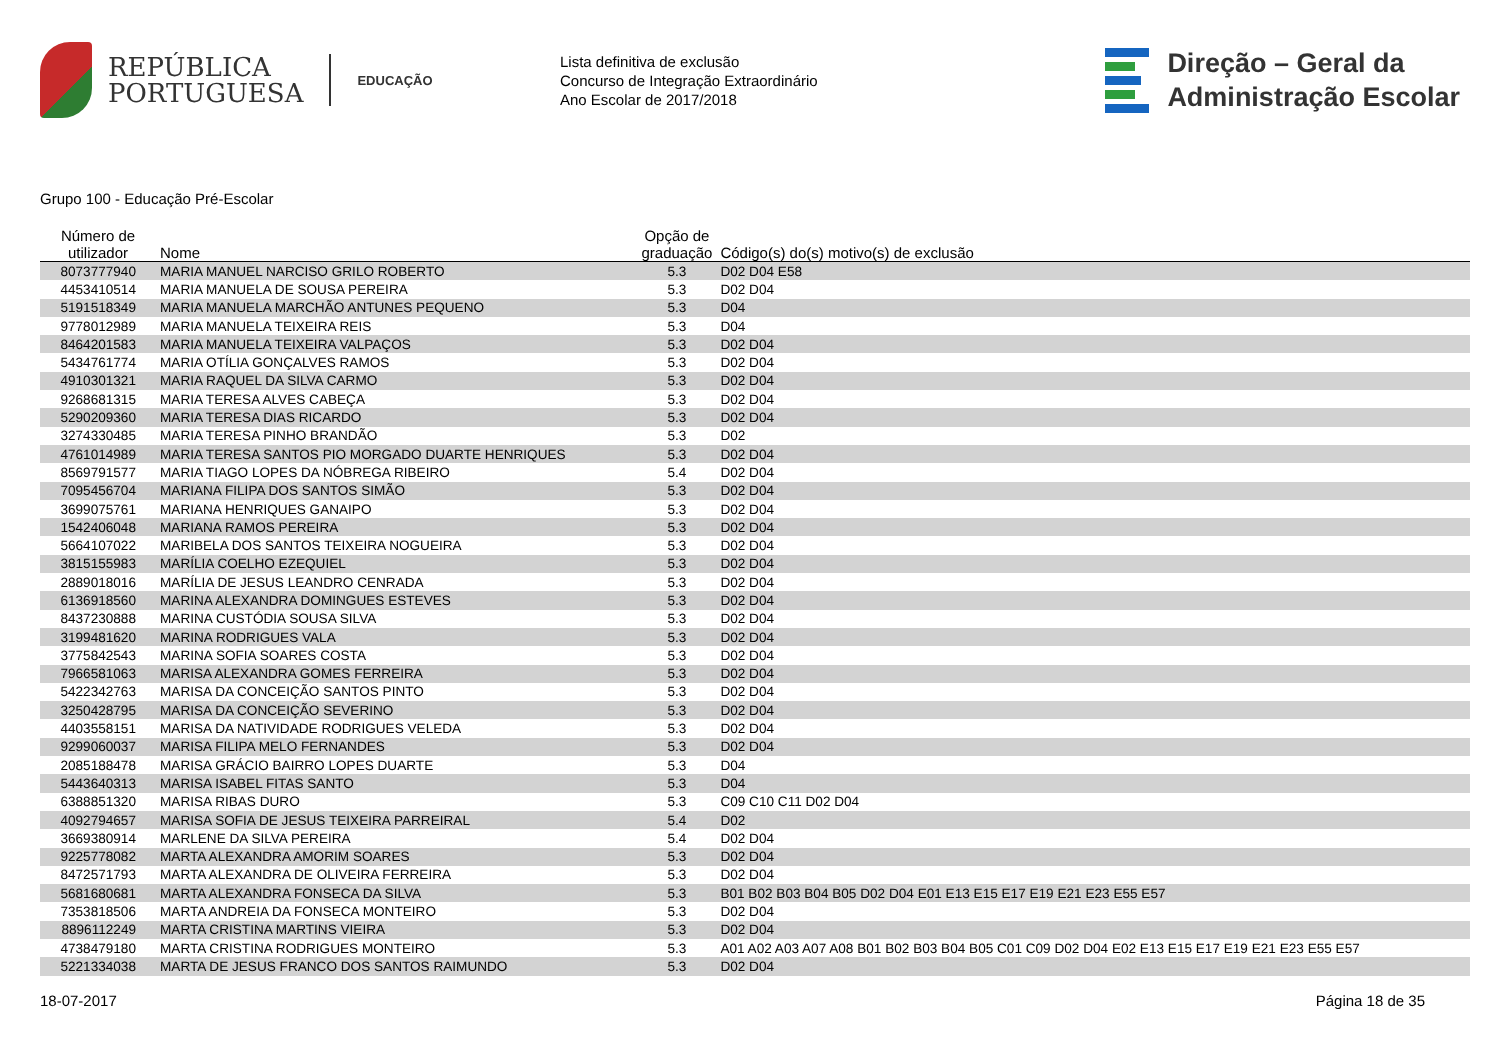REPÚBLICA
PORTUGUESA
EDUCAÇÃO
Lista definitiva de exclusão
Concurso de Integração Extraordinário
Ano Escolar de 2017/2018
Direção – Geral da
Administração Escolar
Grupo 100 - Educação Pré-Escolar
| Número de utilizador | Nome | Opção de graduação | Código(s) do(s) motivo(s) de exclusão |
| --- | --- | --- | --- |
| 8073777940 | MARIA MANUEL NARCISO GRILO ROBERTO | 5.3 | D02 D04 E58 |
| 4453410514 | MARIA MANUELA DE SOUSA PEREIRA | 5.3 | D02 D04 |
| 5191518349 | MARIA MANUELA MARCHÃO ANTUNES PEQUENO | 5.3 | D04 |
| 9778012989 | MARIA MANUELA TEIXEIRA REIS | 5.3 | D04 |
| 8464201583 | MARIA MANUELA TEIXEIRA VALPAÇOS | 5.3 | D02 D04 |
| 5434761774 | MARIA OTÍLIA GONÇALVES RAMOS | 5.3 | D02 D04 |
| 4910301321 | MARIA RAQUEL DA SILVA CARMO | 5.3 | D02 D04 |
| 9268681315 | MARIA TERESA ALVES CABEÇA | 5.3 | D02 D04 |
| 5290209360 | MARIA TERESA DIAS RICARDO | 5.3 | D02 D04 |
| 3274330485 | MARIA TERESA PINHO BRANDÃO | 5.3 | D02 |
| 4761014989 | MARIA TERESA SANTOS PIO MORGADO DUARTE HENRIQUES | 5.3 | D02 D04 |
| 8569791577 | MARIA TIAGO LOPES DA NÓBREGA RIBEIRO | 5.4 | D02 D04 |
| 7095456704 | MARIANA FILIPA DOS SANTOS SIMÃO | 5.3 | D02 D04 |
| 3699075761 | MARIANA HENRIQUES GANAIPO | 5.3 | D02 D04 |
| 1542406048 | MARIANA RAMOS PEREIRA | 5.3 | D02 D04 |
| 5664107022 | MARIBELA DOS SANTOS TEIXEIRA NOGUEIRA | 5.3 | D02 D04 |
| 3815155983 | MARÍLIA COELHO EZEQUIEL | 5.3 | D02 D04 |
| 2889018016 | MARÍLIA DE JESUS LEANDRO CENRADA | 5.3 | D02 D04 |
| 6136918560 | MARINA ALEXANDRA DOMINGUES ESTEVES | 5.3 | D02 D04 |
| 8437230888 | MARINA CUSTÓDIA SOUSA SILVA | 5.3 | D02 D04 |
| 3199481620 | MARINA RODRIGUES VALA | 5.3 | D02 D04 |
| 3775842543 | MARINA SOFIA SOARES COSTA | 5.3 | D02 D04 |
| 7966581063 | MARISA ALEXANDRA GOMES FERREIRA | 5.3 | D02 D04 |
| 5422342763 | MARISA DA CONCEIÇÃO SANTOS PINTO | 5.3 | D02 D04 |
| 3250428795 | MARISA DA CONCEIÇÃO SEVERINO | 5.3 | D02 D04 |
| 4403558151 | MARISA DA NATIVIDADE RODRIGUES VELEDA | 5.3 | D02 D04 |
| 9299060037 | MARISA FILIPA MELO FERNANDES | 5.3 | D02 D04 |
| 2085188478 | MARISA GRÁCIO BAIRRO LOPES DUARTE | 5.3 | D04 |
| 5443640313 | MARISA ISABEL FITAS SANTO | 5.3 | D04 |
| 6388851320 | MARISA RIBAS DURO | 5.3 | C09 C10 C11 D02 D04 |
| 4092794657 | MARISA SOFIA DE JESUS TEIXEIRA PARREIRAL | 5.4 | D02 |
| 3669380914 | MARLENE DA SILVA PEREIRA | 5.4 | D02 D04 |
| 9225778082 | MARTA ALEXANDRA AMORIM SOARES | 5.3 | D02 D04 |
| 8472571793 | MARTA ALEXANDRA DE OLIVEIRA FERREIRA | 5.3 | D02 D04 |
| 5681680681 | MARTA ALEXANDRA FONSECA DA SILVA | 5.3 | B01 B02 B03 B04 B05 D02 D04 E01 E13 E15 E17 E19 E21 E23 E55 E57 |
| 7353818506 | MARTA ANDREIA DA FONSECA MONTEIRO | 5.3 | D02 D04 |
| 8896112249 | MARTA CRISTINA MARTINS VIEIRA | 5.3 | D02 D04 |
| 4738479180 | MARTA CRISTINA RODRIGUES MONTEIRO | 5.3 | A01 A02 A03 A07 A08 B01 B02 B03 B04 B05 C01 C09 D02 D04 E02 E13 E15 E17 E19 E21 E23 E55 E57 |
| 5221334038 | MARTA DE JESUS FRANCO DOS SANTOS RAIMUNDO | 5.3 | D02 D04 |
18-07-2017 Página 18 de 35